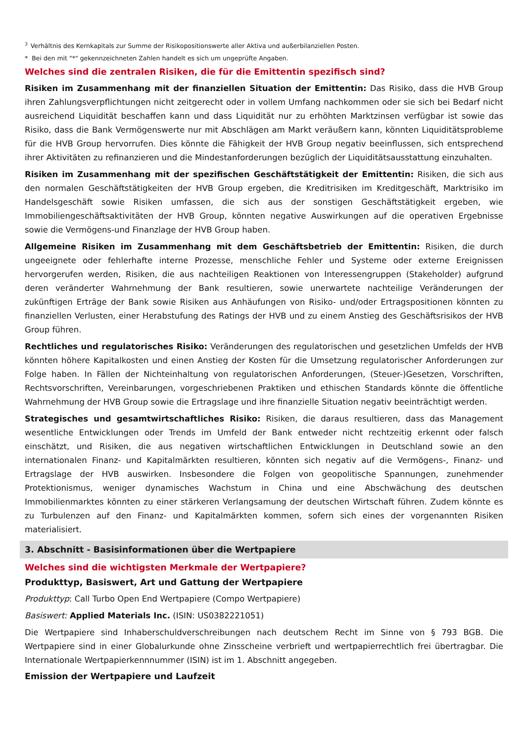<sup>3</sup> Verhältnis des Kernkapitals zur Summe der Risikopositionswerte aller Aktiva und außerbilanziellen Posten.
* Bei den mit "*" gekennzeichneten Zahlen handelt es sich um ungeprüfte Angaben.
Welches sind die zentralen Risiken, die für die Emittentin spezifisch sind?
Risiken im Zusammenhang mit der finanziellen Situation der Emittentin: Das Risiko, dass die HVB Group ihren Zahlungsverpflichtungen nicht zeitgerecht oder in vollem Umfang nachkommen oder sie sich bei Bedarf nicht ausreichend Liquidität beschaffen kann und dass Liquidität nur zu erhöhten Marktzinsen verfügbar ist sowie das Risiko, dass die Bank Vermögenswerte nur mit Abschlägen am Markt veräußern kann, könnten Liquiditätsprobleme für die HVB Group hervorrufen. Dies könnte die Fähigkeit der HVB Group negativ beeinflussen, sich entsprechend ihrer Aktivitäten zu refinanzieren und die Mindestanforderungen bezüglich der Liquiditätsausstattung einzuhalten.
Risiken im Zusammenhang mit der spezifischen Geschäftstätigkeit der Emittentin: Risiken, die sich aus den normalen Geschäftstätigkeiten der HVB Group ergeben, die Kreditrisiken im Kreditgeschäft, Marktrisiko im Handelsgeschäft sowie Risiken umfassen, die sich aus der sonstigen Geschäftstätigkeit ergeben, wie Immobiliengeschäftsaktivitäten der HVB Group, könnten negative Auswirkungen auf die operativen Ergebnisse sowie die Vermögens-und Finanzlage der HVB Group haben.
Allgemeine Risiken im Zusammenhang mit dem Geschäftsbetrieb der Emittentin: Risiken, die durch ungeeignete oder fehlerhafte interne Prozesse, menschliche Fehler und Systeme oder externe Ereignissen hervorgerufen werden, Risiken, die aus nachteiligen Reaktionen von Interessengruppen (Stakeholder) aufgrund deren veränderter Wahrnehmung der Bank resultieren, sowie unerwartete nachteilige Veränderungen der zukünftigen Erträge der Bank sowie Risiken aus Anhäufungen von Risiko- und/oder Ertragspositionen könnten zu finanziellen Verlusten, einer Herabstufung des Ratings der HVB und zu einem Anstieg des Geschäftsrisikos der HVB Group führen.
Rechtliches und regulatorisches Risiko: Veränderungen des regulatorischen und gesetzlichen Umfelds der HVB könnten höhere Kapitalkosten und einen Anstieg der Kosten für die Umsetzung regulatorischer Anforderungen zur Folge haben. In Fällen der Nichteinhaltung von regulatorischen Anforderungen, (Steuer-)Gesetzen, Vorschriften, Rechtsvorschriften, Vereinbarungen, vorgeschriebenen Praktiken und ethischen Standards könnte die öffentliche Wahrnehmung der HVB Group sowie die Ertragslage und ihre finanzielle Situation negativ beeinträchtigt werden.
Strategisches und gesamtwirtschaftliches Risiko: Risiken, die daraus resultieren, dass das Management wesentliche Entwicklungen oder Trends im Umfeld der Bank entweder nicht rechtzeitig erkennt oder falsch einschätzt, und Risiken, die aus negativen wirtschaftlichen Entwicklungen in Deutschland sowie an den internationalen Finanz- und Kapitalmärkten resultieren, könnten sich negativ auf die Vermögens-, Finanz- und Ertragslage der HVB auswirken. Insbesondere die Folgen von geopolitische Spannungen, zunehmender Protektionismus, weniger dynamisches Wachstum in China und eine Abschwächung des deutschen Immobilienmarktes könnten zu einer stärkeren Verlangsamung der deutschen Wirtschaft führen. Zudem könnte es zu Turbulenzen auf den Finanz- und Kapitalmärkten kommen, sofern sich eines der vorgenannten Risiken materialisiert.
3. Abschnitt - Basisinformationen über die Wertpapiere
Welches sind die wichtigsten Merkmale der Wertpapiere?
Produkttyp, Basiswert, Art und Gattung der Wertpapiere
Produkttyp: Call Turbo Open End Wertpapiere (Compo Wertpapiere)
Basiswert: Applied Materials Inc. (ISIN: US0382221051)
Die Wertpapiere sind Inhaberschuldverschreibungen nach deutschem Recht im Sinne von § 793 BGB. Die Wertpapiere sind in einer Globalurkunde ohne Zinsscheine verbrieft und wertpapierrechtlich frei übertragbar. Die Internationale Wertpapierkennnummer (ISIN) ist im 1. Abschnitt angegeben.
Emission der Wertpapiere und Laufzeit